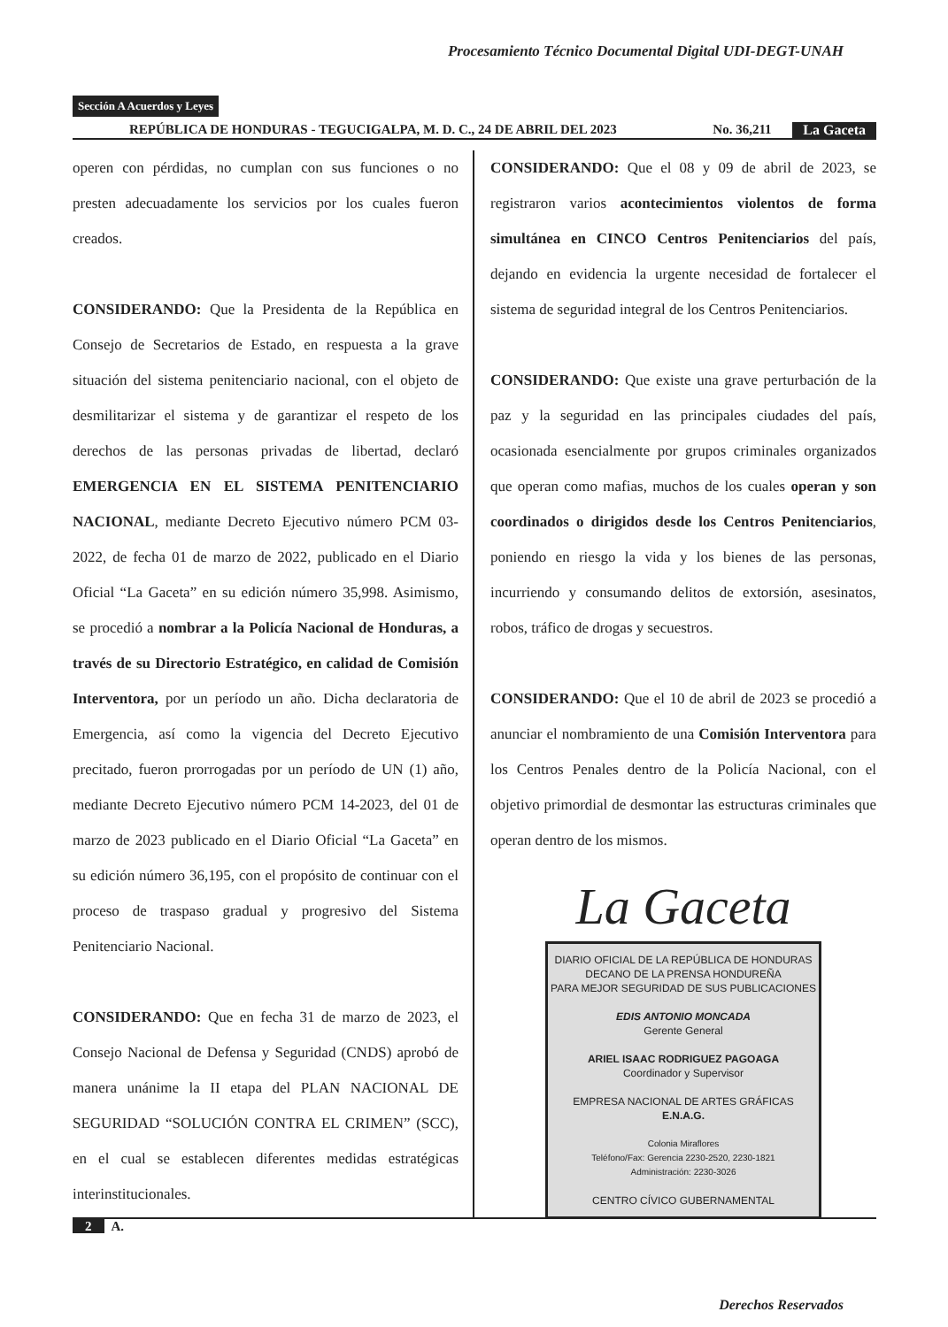Procesamiento Técnico Documental Digital UDI-DEGT-UNAH
Sección A Acuerdos y Leyes
REPÚBLICA DE HONDURAS - TEGUCIGALPA, M. D. C., 24 DE ABRIL DEL 2023
No. 36,211 La Gaceta
operen con pérdidas, no cumplan con sus funciones o no presten adecuadamente los servicios por los cuales fueron creados.
CONSIDERANDO: Que la Presidenta de la República en Consejo de Secretarios de Estado, en respuesta a la grave situación del sistema penitenciario nacional, con el objeto de desmilitarizar el sistema y de garantizar el respeto de los derechos de las personas privadas de libertad, declaró EMERGENCIA EN EL SISTEMA PENITENCIARIO NACIONAL, mediante Decreto Ejecutivo número PCM 03-2022, de fecha 01 de marzo de 2022, publicado en el Diario Oficial “La Gaceta” en su edición número 35,998. Asimismo, se procedió a nombrar a la Policía Nacional de Honduras, a través de su Directorio Estratégico, en calidad de Comisión Interventora, por un período un año. Dicha declaratoria de Emergencia, así como la vigencia del Decreto Ejecutivo precitado, fueron prorrogadas por un período de UN (1) año, mediante Decreto Ejecutivo número PCM 14-2023, del 01 de marzo de 2023 publicado en el Diario Oficial “La Gaceta” en su edición número 36,195, con el propósito de continuar con el proceso de traspaso gradual y progresivo del Sistema Penitenciario Nacional.
CONSIDERANDO: Que en fecha 31 de marzo de 2023, el Consejo Nacional de Defensa y Seguridad (CNDS) aprobó de manera unánime la II etapa del PLAN NACIONAL DE SEGURIDAD “SOLUCIÓN CONTRA EL CRIMEN” (SCC), en el cual se establecen diferentes medidas estratégicas interinstitucionales.
CONSIDERANDO: Que el 08 y 09 de abril de 2023, se registraron varios acontecimientos violentos de forma simultánea en CINCO Centros Penitenciarios del país, dejando en evidencia la urgente necesidad de fortalecer el sistema de seguridad integral de los Centros Penitenciarios.
CONSIDERANDO: Que existe una grave perturbación de la paz y la seguridad en las principales ciudades del país, ocasionada esencialmente por grupos criminales organizados que operan como mafias, muchos de los cuales operan y son coordinados o dirigidos desde los Centros Penitenciarios, poniendo en riesgo la vida y los bienes de las personas, incurriendo y consumando delitos de extorsión, asesinatos, robos, tráfico de drogas y secuestros.
CONSIDERANDO: Que el 10 de abril de 2023 se procedió a anunciar el nombramiento de una Comisión Interventora para los Centros Penales dentro de la Policía Nacional, con el objetivo primordial de desmontar las estructuras criminales que operan dentro de los mismos.
La Gaceta
DIARIO OFICIAL DE LA REPÚBLICA DE HONDURAS
DECANO DE LA PRENSA HONDUREÑA
PARA MEJOR SEGURIDAD DE SUS PUBLICACIONES
EDIS ANTONIO MONCADA
Gerente General
ARIEL ISAAC RODRIGUEZ PAGOAGA
Coordinador y Supervisor
EMPRESA NACIONAL DE ARTES GRÁFICAS
E.N.A.G.
Colonia Miraflores
Teléfono/Fax: Gerencia 2230-2520, 2230-1821
Administración: 2230-3026
CENTRO CÍVICO GUBERNAMENTAL
2 A.
Derechos Reservados